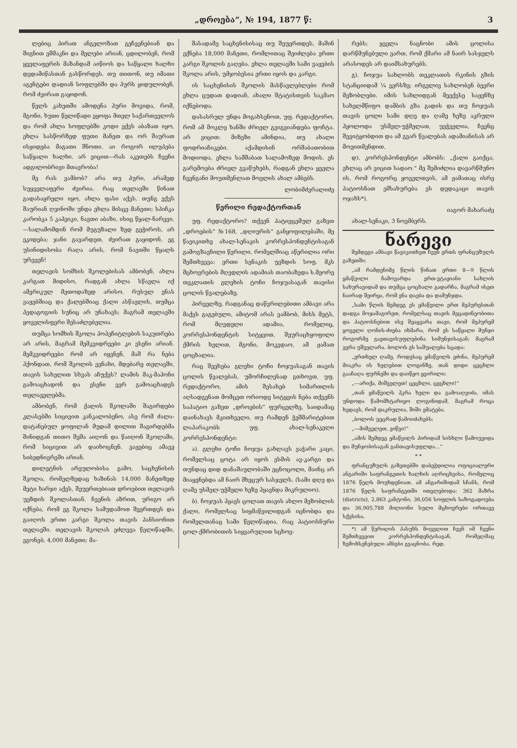„დროება“, № 194, 1877 წ: 3
ლებიც პირათ ანგელოზათ გეჩვენებიან და შიგნით ეშმაკნი და მელები არიან, ცდილობენ, რომ ყველაფერის მაზანდამ აიწიოს და საწყალი ხალხი დედამიწასთან გასწორდეს. თუ თითონ, თუ იმათი აგენტები დადიან სოფლებში და პურს ყიდულობენ, რომ ძვირათ გაყიდონ.
წელს კახეთში ამოდენა პური მოვიდა, რომ, მგონი, ხუთი წელიწადი ეყოფა მთელ საქართველოს და რომ ახლა სოფლებში კოდი ექვს აბაზათ იყო, ეხლა სასწორზედ ფუთი მანეთ და ორ შაურათ ისყიდება მაგათი შნოთი. აი როგორ ილუპება საწყალი ხალხი. არ ვიცით—რას აკეთებს ჩვენი ადგილობრივი მთავრობა!
მე რას ვამბობ? არა თუ პური, არამედ სუყველაფერი ძვირია. რაც თელავში წინათ გადასაყრელი იყო, ახლა ფასი აქვს. თუნგ ექვს შაურიან ღვინოში უნდა ეხლა მისცე მანეთი; სპიჩკა კარობკა 5 კაპეიკი, ნავთი აბაზი, ისიც წყალ-ნარევი,—სალამომდინ რომ მუგუზალი ზედ გეჭიროს, არ ეკიდება; ჯანი გავარდეთ, ძვირათ გაყიდონ, ეგ უსინიდისობა რაღა არის, რომ ნავთში წყალს ურევენ!
თელავის სომხის შკოლებისას ამბობენ, ახლა კარგათ მიდისო, რადგან ახლა სწავლა იქ ამერიკულ მეთოდაზედ არისო. რუსულ ენას ვაჟებშიაც და ქალებშიაც ქალი ასწავლის, თუმცა პედაგოგიის სუნიც არ უნახავს; მაგრამ თელავში ყოველისფერი შესაძლებელია.
თუმცა სომხის შკოლა პოპეჩიტლების საკუთრება არ არის, მაგრამ მემკვიდრეები კი ესენი არიან. მემკვიდრეები რომ არ იყვნენ, მაშ რა ნება ჰქონდათ, რომ შკოლის ვენახი, მდებარე თელავში, თავის სახელით სხვას აჩუქეს? ლამის მაკ-მაჰონი გამოაცხადონ და ესენი ვერ გამოაცხადეს თელაველებმა.
ამბობენ, რომ ქალის შკოლაში შაგირდები კლასებში სიცივით კანკალობენო, ასე რომ ძალა-დატანებულ ყოფილან მუდამ დილით შაგირდებმა შინიდგან თითო შეშა აიღონ და წაიღონ შკოლაში, რომ სიცივით არ დაიხოცნენ. ვაჟებიც ამავე სიბედნიერეში არიან.
დილეტნის არეულობისა გამო, საცხენისის შკოლა, რომელზედაც ხაზინას 14,000 მანეთზედ მეტი ხარჯი აქვს, შეუერთებიათ დროებით თელავის უეზდის შკოლასთან. ჩვენის აზრით, ურიგო არ იქნება, რომ ეგ შკოლა სამუდამოთ შეერთდეს და გაიღოს ერთი კარგი შკოლა თავის პანსიონით თელავში. თელავის შკოლას ეძლევა წელიწადში, ვგონებ, 4,000 მანეთი; მა-
შასადამე საცხენისისაც თუ შეუერთდეს, მაშინ ექნება 18,000 მანეთი, რომლითაც შეიძლება ერთი კარგი შკოლის გაღება. ეხლა თელავში სამი ვაჟების შკოლა არის, უმჯობესია ერთი იყოს და კარგი.
ის საცხენისის შკოლის მასწავლებლები რომ ეხლა ცუდათ დადიან, ახალი შტატისთვის საკმაო იქნებოდა.
დასასრულ უნდა მოგახსენოთ, უფ. რედაქტორო, რომ ამ მოკლე ხანში ძრიელ გვიგვიანდება ფოჩტა. არ ვიცით: მიზეზი ამინდია, თუ ახალი ფოდრიაჩიკები. აქამდისინ ორშაბათობით მოდიოდა, ეხლა სამშაბათ სალამოზედ მოდის. ეს გარემოება ძრიელ გვაწუხებს, რადგან ეხლა ყველა ჩვენგანი მოუთმენლათ მოელის ახალ ამბებს.
ლობიმძვრალიძე
წერილი რედაქტორთან
უფ. რედაქტორო? თქვენ პატივცემულ გაზეთ „დროების“ №168, „დღიურის“ განყოფილებაში, მე წავიკითხე ახალ-სენაკის კორრესპონდენტისაგან გამოგზავნილი წერილი, რომელშიაც აწერილია ორი შემთხვევა: ერთი სენაკის უეზდის სოფ. მკს მცხოვრების მღვდლის ადამიას თაობაზედა ს.მეორე თეკლათის გლეხის ტოჩი ჩოჯუასაგან თავისი ცოლის წვალებაზე.
პირველზე, რადგანაც დაწვრილებითი ამბავი არა მაქვს გაგებული, ამიტომ არას ვამბობ, მისს მეტს, რომ მღვდელი ადამია, რომელიც, კორრესპონდენტის სიტყვით, შეურაცხყოფილი ქმრის ხელით, მგონი, მოკვდაო, ამ ჟამათ ცოცხალია.
რაც შეეხება გლეხი ტოჩი ჩოჯუასაგან თავის ცოლის წვალებას, უმორჩილესად გთხოვთ, უფ. რედაქტორო, ამის შესახებ სიმართლის აღსადგენათ მომცეთ ორიოდე სიტყვის ნება თქვენს საპატიო გაზეთ „დროების“ ფურცელზე, საიდამაც დაინახავს მკითხველი, თუ რამდენ ჭეშმარიტებით ლაპარაკობს უფ. ახალ-სენაკელი კორრესპონდენტი:
ა). გლეხი ტოჩი ჩოჯუა გახლავს ვაჭარი კაცი, რომელსაც ცოტა არ იყოს ესმის ავ-კარგი და თუნდაც დიდ დანაშაულობაში ეცნოცოლი, მაინც არ მიაყენებდა ამ ნაირ მხეცურ სასჯელს. (სამი დღე და ღამე უსმელ-უჭმელი ხეზე ჰყავნდა მიკრულიო).
ბ). ჩოჯუას ჰყავს ცოლათ თავის ახლო მეზობლის ქალი, რომელსაც სიყმაწვილიდგან იცნობდა და რომელთანაც სამი წელიწადია, რაც პატიოსნური ცოლ-ქმრობითის სიყვარულით სცხოვ-
რებს; ყველა ნაცნობი ამის ცოლისა დარწმუნებული ვართ, რომ ქმარი ამ ნაირ სასჯელს არასოდეს არ დაიმსახურებს.
გ). ჩოჯუა სახლობს თეკლათის რკინის გზის სტანციიდამ ¼ ვერსზე; ირგვლივ სახლობენ ბევრი მეზობლები. იმის სახლიდგან მეექვსე საჟენზე სახელმწიფო დამბის გზა გადის და თუ ჩოჯუას თავის ცოლი სამი დღე და ღამე ხეზე აკრული ჰყოლოდა უსმელ-უჭმელათ, უეჭველია, ჩვენც შევიტყობდით და ამ გვარ წვალებას ადამიანისას არ მოვითმენდით.
დ). კორრესპონდენტი ამბობს: „ქალი გაიქცა, ეხლაც არ ვიცით სადაო.“ მე შემიძლია დავარწმუნო ის, რომ როგორც ყოველთვის, ამ ჟამათაც ისრე პატიოსნათ ემსახურება ეს დედაკაცი თავის ოჯახს*).
იაგორ მახარაძე
ახალ-სენაკი, 3 ნოემბერს.
ნარევი
შემდეგი ამბავი წავიკითხეთ ჩვენ ერთს ფრანცუზულს გაზეთში:
„ამ რამდენიმე წლის წინათ ერთი 8—9 წლის ყმაწვილი ჩამოვარდა ერთ-ეტაჟიანი სახლის სახურავიდამ და თუმცა ცოცხალი გადარჩა, მაგრამ ისეთ ნაირად შეირყა, რომ ენა დაება და დამუნჯდა.
„სამი წლის შემდეგ ეს ყმაწვილი ერთ მეპურესთან დადგა მოჯამაგირეთ, რომელსაც თავის მეცადინეობითა და პატიოსნებით ისე შეაყვარა თავი, რომ მეპურემ ყოველი ღონის-ძიება იხმარა, რომ ეს საწყალი მუნჯი როგორმე გაეთავისუფლებინა სიმუნჯისაგან; მაგრამ ვერა უშველარა. ბოლოს ეს საშუალება სცადა:
„ერთხელ ღამე, როდესაც ყმაწვილს ეძინა, მეპურემ მიაკრა ის ხელებით ლოგინზე, თან დიდი ცეცხლი გააჩაღა ფურნეში და დაიწყო ყვირილი:
„—არიქა, მიშველეთ! ცეცხლი, ცეცხლი!“
„თან ყმაწვილს ჰკრა ხელი და გამოაღვიძა. იმას უნდოდა წამომხტარიყო ლოგინიდამ, მაგრამ როცა ხედავს, რომ დაკრულია, შიში ემატება.
„ბოლოს უეცრად წამოიძახებს:
„—მიშველეთ, ვიწვი!“
„ამის შემდეგ ყმაწვილს პირიდამ სისხლი წამოუვიდა და მუნჯობისაგან განთავისუფლდა...“
* *
ფრანცუზულს გაზეთებში დაბეჭდილია ოფიციალური ანგარიში საფრანგეთის ხალხის აღრიცხვისა, რომელიც 1876 წელს მოუხდენიათ. ამ ანგარიშიდამ სჩანს, რომ 1876 წელს საფრანგეთში ითვლებოდა: 362 მაზრა (districts), 2,863 კანტონი, 36,056 სოფლის საზოგადოება და 36,905,788 მილიონი სული მცხოვრები ორთავე სქესისა.
*) ამ წერილის პასუხს მოველით ჩვენ იმ ჩვენი შემთხვევით კორრესპონდენტისაგან, რომელმაც ზემოხსენებული ამბები გვაცნობა. რედ.